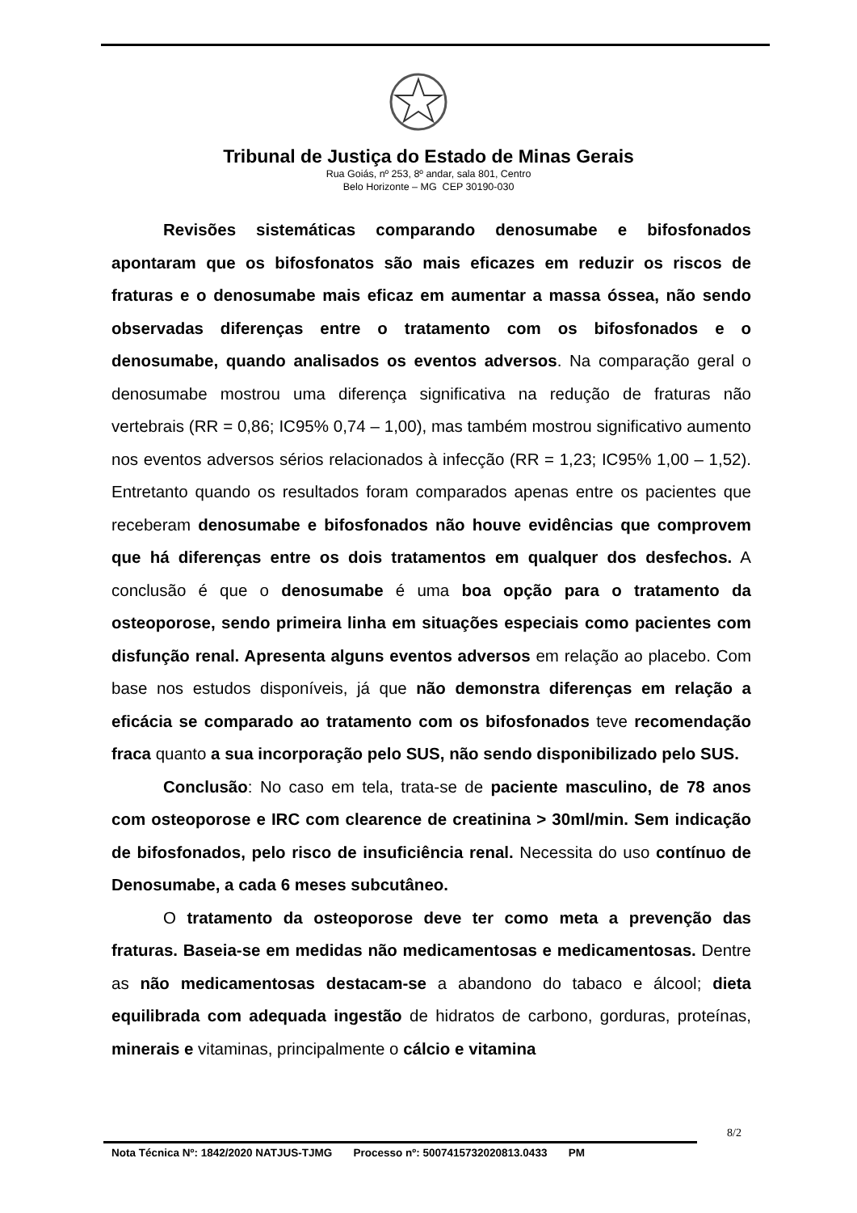Tribunal de Justiça do Estado de Minas Gerais
Rua Goiás, nº 253, 8º andar, sala 801, Centro
Belo Horizonte – MG CEP 30190-030
Revisões sistemáticas comparando denosumabe e bifosfonados apontaram que os bifosfonatos são mais eficazes em reduzir os riscos de fraturas e o denosumabe mais eficaz em aumentar a massa óssea, não sendo observadas diferenças entre o tratamento com os bifosfonados e o denosumabe, quando analisados os eventos adversos. Na comparação geral o denosumabe mostrou uma diferença significativa na redução de fraturas não vertebrais (RR = 0,86; IC95% 0,74 – 1,00), mas também mostrou significativo aumento nos eventos adversos sérios relacionados à infecção (RR = 1,23; IC95% 1,00 – 1,52). Entretanto quando os resultados foram comparados apenas entre os pacientes que receberam denosumabe e bifosfonados não houve evidências que comprovem que há diferenças entre os dois tratamentos em qualquer dos desfechos. A conclusão é que o denosumabe é uma boa opção para o tratamento da osteoporose, sendo primeira linha em situações especiais como pacientes com disfunção renal. Apresenta alguns eventos adversos em relação ao placebo. Com base nos estudos disponíveis, já que não demonstra diferenças em relação a eficácia se comparado ao tratamento com os bifosfonados teve recomendação fraca quanto a sua incorporação pelo SUS, não sendo disponibilizado pelo SUS.
Conclusão: No caso em tela, trata-se de paciente masculino, de 78 anos com osteoporose e IRC com clearence de creatinina > 30ml/min. Sem indicação de bifosfonados, pelo risco de insuficiência renal. Necessita do uso contínuo de Denosumabe, a cada 6 meses subcutâneo.
O tratamento da osteoporose deve ter como meta a prevenção das fraturas. Baseia-se em medidas não medicamentosas e medicamentosas. Dentre as não medicamentosas destacam-se a abandono do tabaco e álcool; dieta equilibrada com adequada ingestão de hidratos de carbono, gorduras, proteínas, minerais e vitaminas, principalmente o cálcio e vitamina
8/2
Nota Técnica Nº: 1842/2020 NATJUS-TJMG Processo nº: 5007415732020813.0433 PM